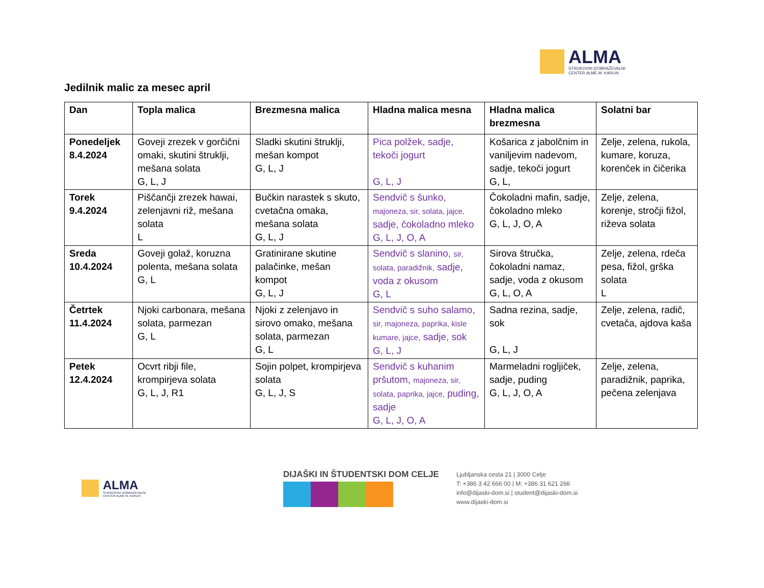ALMA
STROKOVNI IZOBRAŽEVALNI
CENTER ALME M. KARLIN
Jedilnik malic za mesec april
| Dan | Topla malica | Brezmesna malica | Hladna malica mesna | Hladna malica brezmesna | Solatni bar |
| --- | --- | --- | --- | --- | --- |
| Ponedeljek 8.4.2024 | Goveji zrezek v gorčični omaki, skutini štruklji, mešana solata G, L, J | Sladki skutini štruklji, mešan kompot G, L, J | Pica polžek, sadje, tekoči jogurt G, L, J | Košarica z jabolčnim in vaniljevim nadevom, sadje, tekoči jogurt G, L, | Zelje, zelena, rukola, kumare, koruza, korenček in čičerika |
| Torek 9.4.2024 | Piščančji zrezek hawai, zelenjavni riž, mešana solata L | Bučkin narastek s skuto, cvetačna omaka, mešana solata G, L, J | Sendvič s šunko, majoneza, sir, solata, jajce, sadje, čokoladno mleko G, L, J, O, A | Čokoladni mafin, sadje, čokoladno mleko G, L, J, O, A | Zelje, zelena, korenje, stročji fižol, riževa solata |
| Sreda 10.4.2024 | Goveji golaž, koruzna polenta, mešana solata G, L | Gratinirane skutine palačinke, mešan kompot G, L, J | Sendvič s slanino, sir, solata, paradižnik, sadje, voda z okusom G, L | Sirova štručka, čokoladni namaz, sadje, voda z okusom G, L, O, A | Zelje, zelena, rdeča pesa, fižol, grška solata L |
| Četrtek 11.4.2024 | Njoki carbonara, mešana solata, parmezan G, L | Njoki z zelenjavo in sirovo omako, mešana solata, parmezan G, L | Sendvič s suho salamo, sir, majoneza, paprika, kisle kumare, jajce, sadje, sok G, L, J | Sadna rezina, sadje, sok G, L, J | Zelje, zelena, radič, cvetača, ajdova kaša |
| Petek 12.4.2024 | Ocvrt ribji file, krompirjeva solata G, L, J, R1 | Sojin polpet, krompirjeva solata G, L, J, S | Sendvič s kuhanim pršutom, majoneza, sir, solata, paprika, jajce, puding, sadje G, L, J, O, A | Marmeladni rogljiček, sadje, puding G, L, J, O, A | Zelje, zelena, paradižnik, paprika, pečena zelenjava |
ALMA
STROKOVNI IZOBRAŽEVALNI
CENTER ALME M. KARLIN
DIJAŠKI IN ŠTUDENTSKI DOM CELJE
Ljubljanska cesta 21 | 3000 Celje
T: +386 3 42 666 00 | M: +386 31 621 266
info@dijaski-dom.si | student@dijaski-dom.si
www.dijaski-dom.si